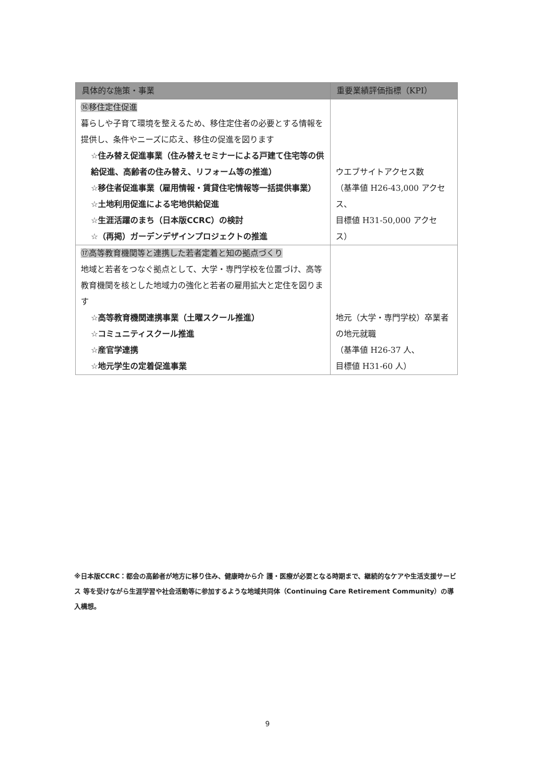| 具体的な施策・事業 | 重要業績評価指標（KPI） |
| --- | --- |
| ⑯移住定住促進 暮らしや子育て環境を整えるため、移住定住者の必要とする情報を提供し、条件やニーズに応え、移住の促進を図ります ☆住み替え促進事業（住み替えセミナーによる戸建て住宅等の供給促進、高齢者の住み替え、リフォーム等の推進） ☆移住者促進事業（雇用情報・賃貸住宅情報等一括提供事業） ☆土地利用促進による宅地供給促進 ☆生涯活躍のまち（日本版CCRC）の検討 ☆（再掲）ガーデンデザインプロジェクトの推進 | ウエブサイトアクセス数 （基準値 H26-43,000 アクセス、 目標値 H31-50,000 アクセス） |
| ⑰高等教育機関等と連携した若者定着と知の拠点づくり 地域と若者をつなぐ拠点として、大学・専門学校を位置づけ、高等教育機関を核とした地域力の強化と若者の雇用拡大と定住を図ります ☆高等教育機関連携事業（土曜スクール推進） ☆コミュニティスクール推進 ☆産官学連携 ☆地元学生の定着促進事業 | 地元（大学・専門学校）卒業者の地元就職 （基準値 H26-37 人、 目標値 H31-60 人） |
※日本版CCRC：都会の高齢者が地方に移り住み、健康時から介 護・医療が必要となる時期まで、継続的なケアや生活支援サービス 等を受けながら生涯学習や社会活動等に参加するような地域共同体（Continuing Care Retirement Community）の導入構想。
9